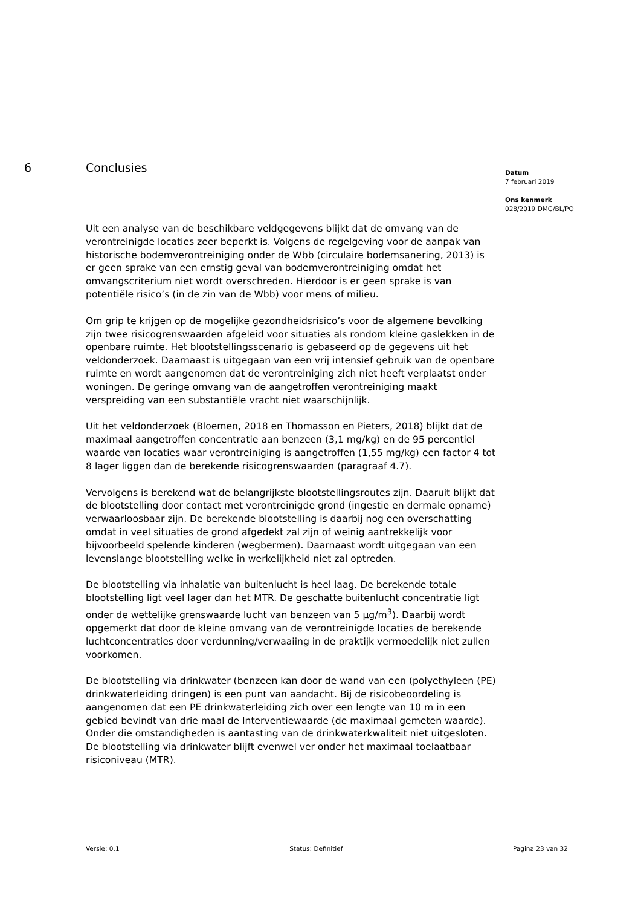6 Conclusies
Uit een analyse van de beschikbare veldgegevens blijkt dat de omvang van de verontreinigde locaties zeer beperkt is. Volgens de regelgeving voor de aanpak van historische bodemverontreiniging onder de Wbb (circulaire bodemsanering, 2013) is er geen sprake van een ernstig geval van bodemverontreiniging omdat het omvangscriterium niet wordt overschreden. Hierdoor is er geen sprake is van potentiële risico’s (in de zin van de Wbb) voor mens of milieu.
Om grip te krijgen op de mogelijke gezondheidsrisico’s voor de algemene bevolking zijn twee risicogrenswaarden afgeleid voor situaties als rondom kleine gaslekken in de openbare ruimte. Het blootstellingsscenario is gebaseerd op de gegevens uit het veldonderzoek. Daarnaast is uitgegaan van een vrij intensief gebruik van de openbare ruimte en wordt aangenomen dat de verontreiniging zich niet heeft verplaatst onder woningen. De geringe omvang van de aangetroffen verontreiniging maakt verspreiding van een substantiële vracht niet waarschijnlijk.
Uit het veldonderzoek (Bloemen, 2018 en Thomasson en Pieters, 2018) blijkt dat de maximaal aangetroffen concentratie aan benzeen (3,1 mg/kg) en de 95 percentiel waarde van locaties waar verontreiniging is aangetroffen (1,55 mg/kg) een factor 4 tot 8 lager liggen dan de berekende risicogrenswaarden (paragraaf 4.7).
Vervolgens is berekend wat de belangrijkste blootstellingsroutes zijn. Daaruit blijkt dat de blootstelling door contact met verontreinigde grond (ingestie en dermale opname) verwaarloosbaar zijn. De berekende blootstelling is daarbij nog een overschatting omdat in veel situaties de grond afgedekt zal zijn of weinig aantrekkelijk voor bijvoorbeeld spelende kinderen (wegbermen). Daarnaast wordt uitgegaan van een levenslange blootstelling welke in werkelijkheid niet zal optreden.
De blootstelling via inhalatie van buitenlucht is heel laag. De berekende totale blootstelling ligt veel lager dan het MTR. De geschatte buitenlucht concentratie ligt onder de wettelijke grenswaarde lucht van benzeen van 5 µg/m<sup>3</sup>). Daarbij wordt opgemerkt dat door de kleine omvang van de verontreinigde locaties de berekende luchtconcentraties door verdunning/verwaaiing in de praktijk vermoedelijk niet zullen voorkomen.
De blootstelling via drinkwater (benzeen kan door de wand van een (polyethyleen (PE) drinkwaterleiding dringen) is een punt van aandacht. Bij de risicobeoordeling is aangenomen dat een PE drinkwaterleiding zich over een lengte van 10 m in een gebied bevindt van drie maal de Interventiewaarde (de maximaal gemeten waarde). Onder die omstandigheden is aantasting van de drinkwaterkwaliteit niet uitgesloten. De blootstelling via drinkwater blijft evenwel ver onder het maximaal toelaatbaar risiconiveau (MTR).
Datum
7 februari 2019
Ons kenmerk
028/2019 DMG/BL/PO
Versie: 0.1 Status: Definitief Pagina 23 van 32